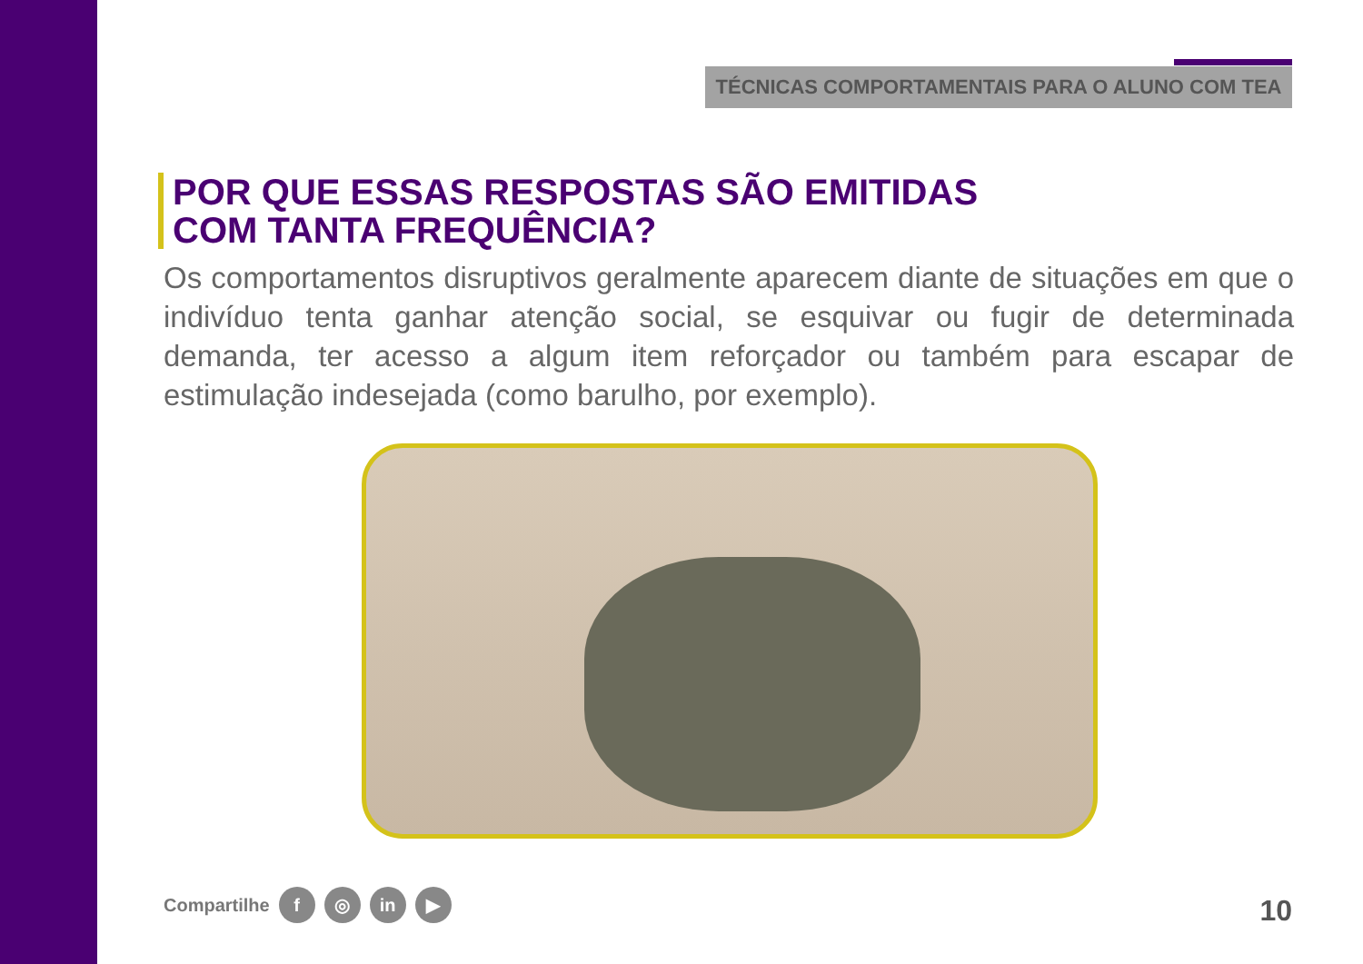TÉCNICAS COMPORTAMENTAIS PARA O ALUNO COM TEA
POR QUE ESSAS RESPOSTAS SÃO EMITIDAS
COM TANTA FREQUÊNCIA?
Os comportamentos disruptivos geralmente aparecem diante de situações em que o indivíduo tenta ganhar atenção social, se esquivar ou fugir de determinada demanda, ter acesso a algum item reforçador ou também para escapar de estimulação indesejada (como barulho, por exemplo).
Compartilhe f ◎ in ▶ 10